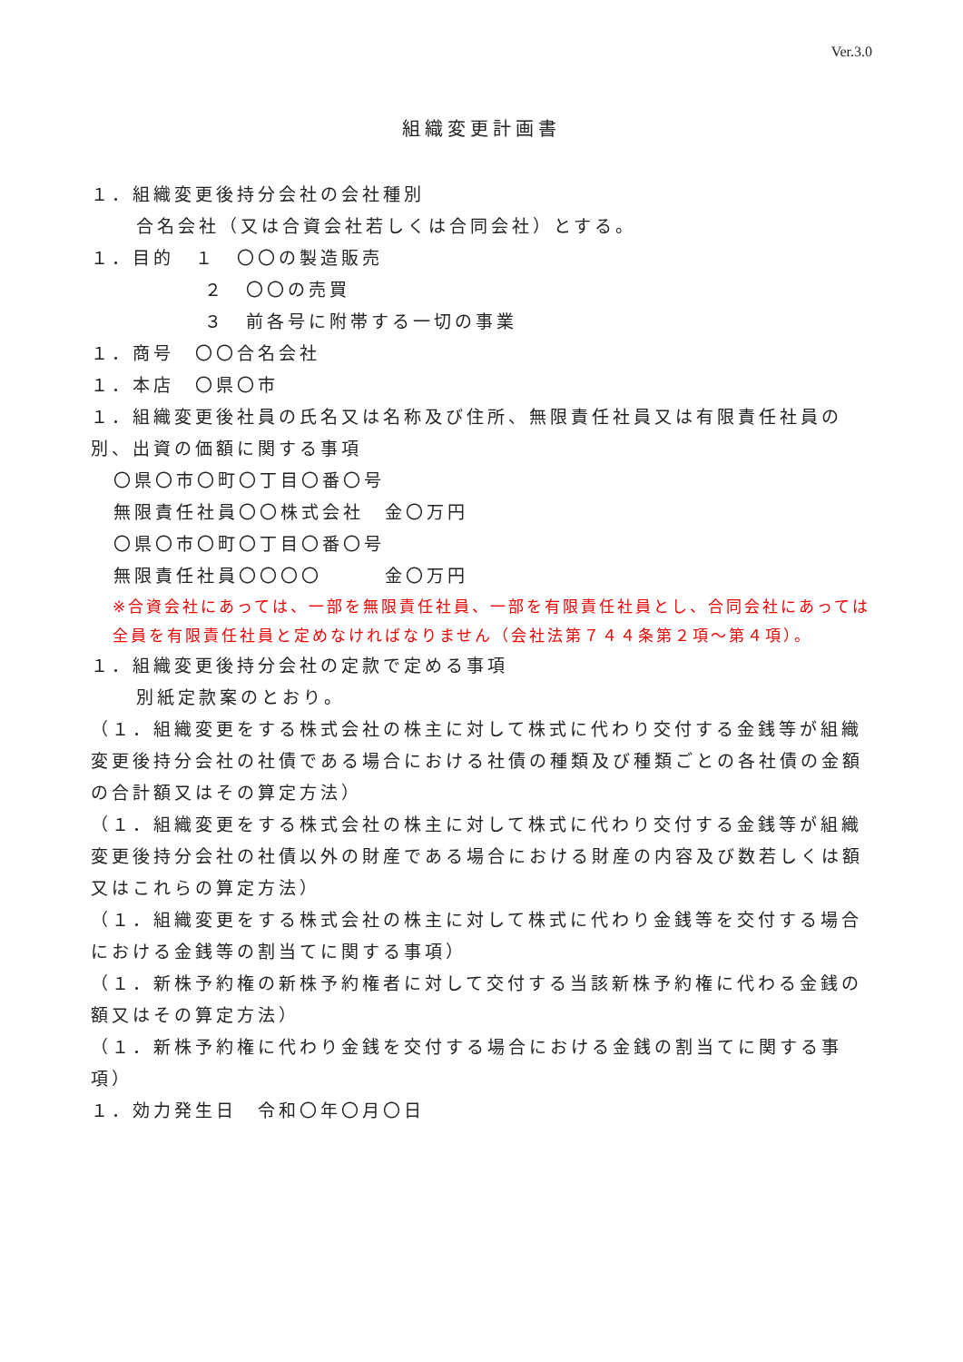Ver.3.0
組織変更計画書
１．組織変更後持分会社の会社種別
合名会社（又は合資会社若しくは合同会社）とする。
１．目的　１　〇〇の製造販売
２　〇〇の売買
３　前各号に附帯する一切の事業
１．商号　〇〇合名会社
１．本店　〇県〇市
１．組織変更後社員の氏名又は名称及び住所、無限責任社員又は有限責任社員の別、出資の価額に関する事項
〇県〇市〇町〇丁目〇番〇号
無限責任社員〇〇株式会社　金〇万円
〇県〇市〇町〇丁目〇番〇号
無限責任社員〇〇〇〇　　　金〇万円
※合資会社にあっては、一部を無限責任社員、一部を有限責任社員とし、合同会社にあっては全員を有限責任社員と定めなければなりません（会社法第７４４条第２項～第４項）。
１．組織変更後持分会社の定款で定める事項
別紙定款案のとおり。
（１．組織変更をする株式会社の株主に対して株式に代わり交付する金銭等が組織変更後持分会社の社債である場合における社債の種類及び種類ごとの各社債の金額の合計額又はその算定方法）
（１．組織変更をする株式会社の株主に対して株式に代わり交付する金銭等が組織変更後持分会社の社債以外の財産である場合における財産の内容及び数若しくは額又はこれらの算定方法）
（１．組織変更をする株式会社の株主に対して株式に代わり金銭等を交付する場合における金銭等の割当てに関する事項）
（１．新株予約権の新株予約権者に対して交付する当該新株予約権に代わる金銭の額又はその算定方法）
（１．新株予約権に代わり金銭を交付する場合における金銭の割当てに関する事項）
１．効力発生日　令和〇年〇月〇日